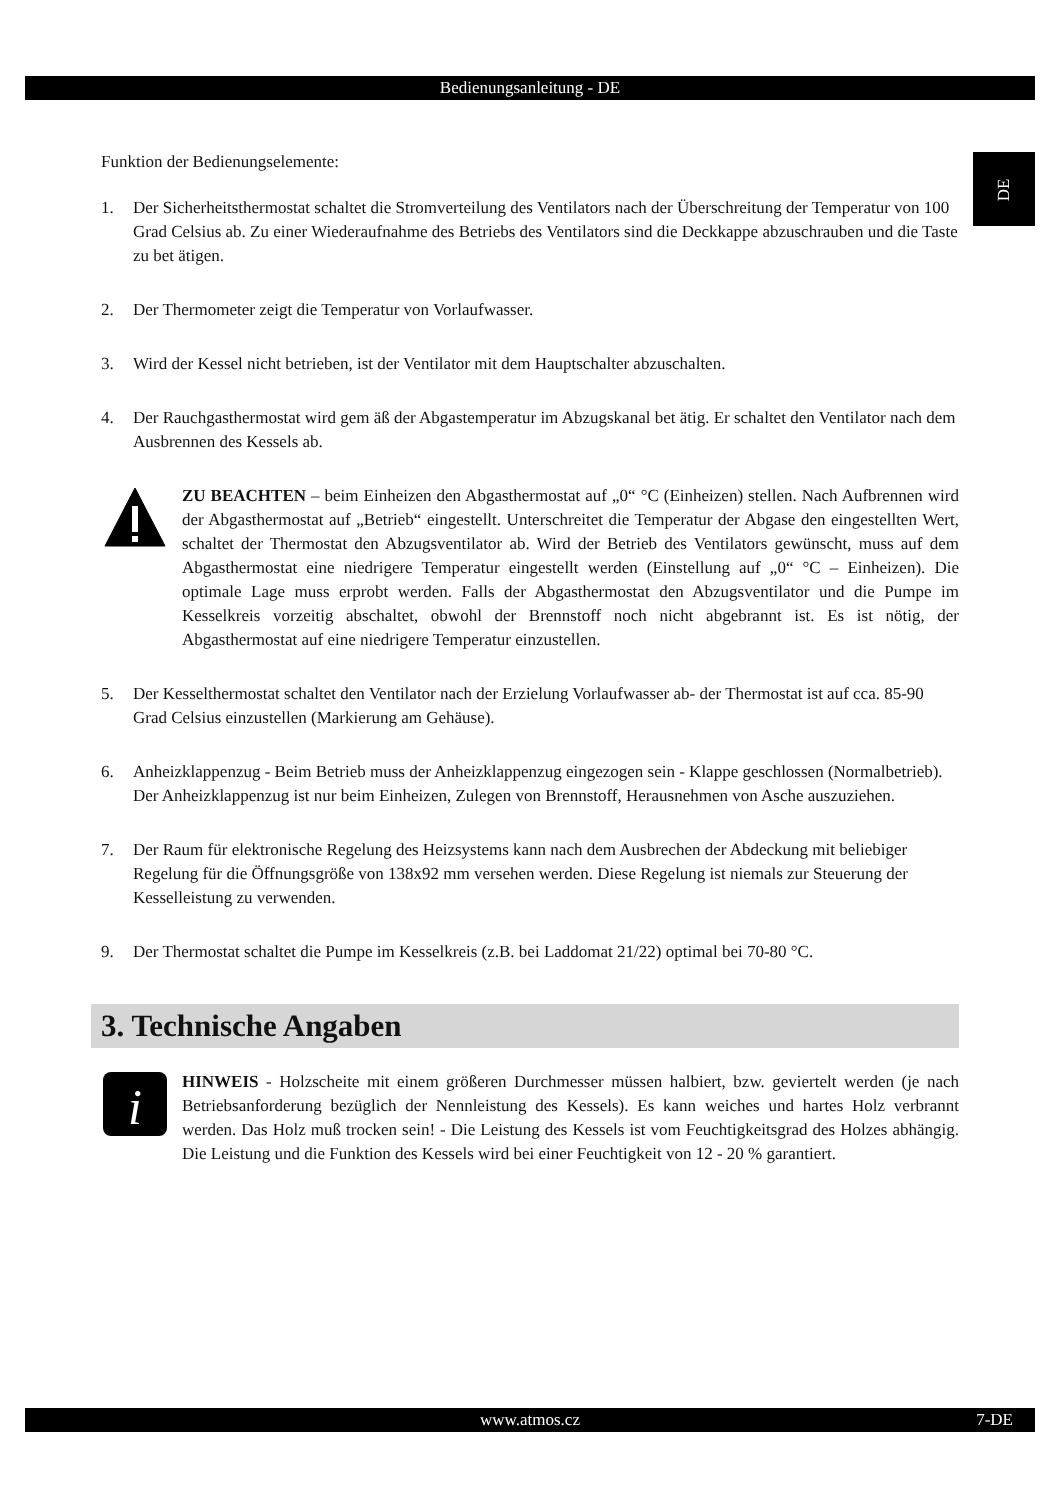Bedienungsanleitung - DE
DE
Funktion der Bedienungselemente:
1. Der Sicherheitsthermostat schaltet die Stromverteilung des Ventilators nach der Überschreitung der Temperatur von 100 Grad Celsius ab. Zu einer Wiederaufnahme des Betriebs des Ventilators sind die Deckkappe abzuschrauben und die Taste zu bet ätigen.
2. Der Thermometer zeigt die Temperatur von Vorlaufwasser.
3. Wird der Kessel nicht betrieben, ist der Ventilator mit dem Hauptschalter abzuschalten.
4. Der Rauchgasthermostat wird gem äß der Abgastemperatur im Abzugskanal bet ätig. Er schaltet den Ventilator nach dem Ausbrennen des Kessels ab.
ZU BEACHTEN – beim Einheizen den Abgasthermostat auf „0“ °C (Einheizen) stellen. Nach Aufbrennen wird der Abgasthermostat auf „Betrieb“ eingestellt. Unterschreitet die Temperatur der Abgase den eingestellten Wert, schaltet der Thermostat den Abzugsventilator ab. Wird der Betrieb des Ventilators gewünscht, muss auf dem Abgasthermostat eine niedrigere Temperatur eingestellt werden (Einstellung auf „0“ °C – Einheizen). Die optimale Lage muss erprobt werden. Falls der Abgasthermostat den Abzugsventilator und die Pumpe im Kesselkreis vorzeitig abschaltet, obwohl der Brennstoff noch nicht abgebrannt ist. Es ist nötig, der Abgasthermostat auf eine niedrigere Temperatur einzustellen.
5. Der Kesselthermostat schaltet den Ventilator nach der Erzielung Vorlaufwasser ab- der Thermostat ist auf cca. 85-90 Grad Celsius einzustellen (Markierung am Gehäuse).
6. Anheizklappenzug - Beim Betrieb muss der Anheizklappenzug eingezogen sein - Klappe geschlossen (Normalbetrieb). Der Anheizklappenzug ist nur beim Einheizen, Zulegen von Brennstoff, Herausnehmen von Asche auszuziehen.
7. Der Raum für elektronische Regelung des Heizsystems kann nach dem Ausbrechen der Abdeckung mit beliebiger Regelung für die Öffnungsgröße von 138x92 mm versehen werden. Diese Regelung ist niemals zur Steuerung der Kesselleistung zu verwenden.
9. Der Thermostat schaltet die Pumpe im Kesselkreis (z.B. bei Laddomat 21/22) optimal bei 70-80 °C.
3. Technische Angaben
i
HINWEIS - Holzscheite mit einem größeren Durchmesser müssen halbiert, bzw. geviertelt werden (je nach Betriebsanforderung bezüglich der Nennleistung des Kessels). Es kann weiches und hartes Holz verbrannt werden. Das Holz muß trocken sein! - Die Leistung des Kessels ist vom Feuchtigkeitsgrad des Holzes abhängig. Die Leistung und die Funktion des Kessels wird bei einer Feuchtigkeit von 12 - 20 % garantiert.
www.atmos.cz 7-DE